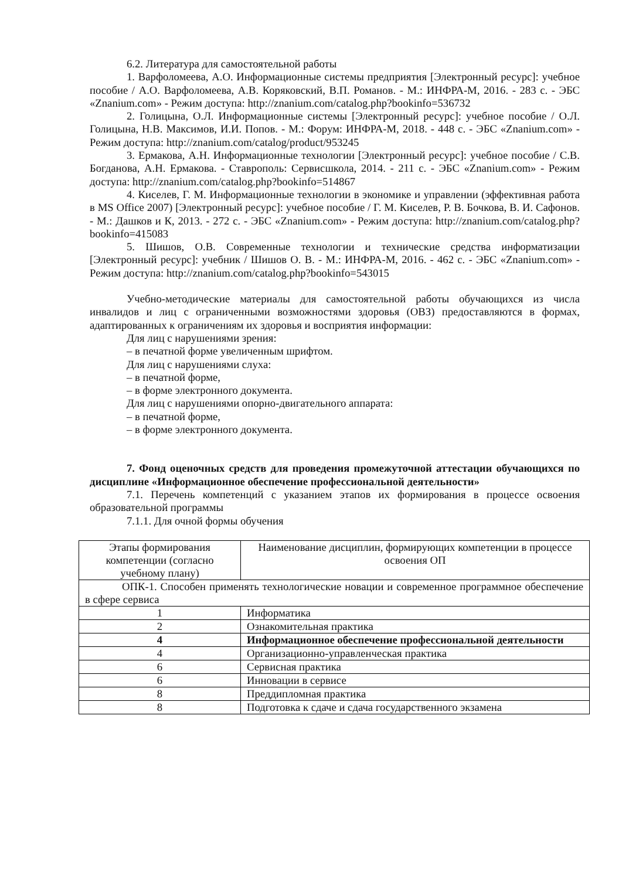6.2. Литература для самостоятельной работы
1. Варфоломеева, А.О. Информационные системы предприятия [Электронный ресурс]: учебное пособие / А.О. Варфоломеева, А.В. Коряковский, В.П. Романов. - М.: ИНФРА-М, 2016. - 283 с. - ЭБС «Znanium.com» - Режим доступа: http://znanium.com/catalog.php?bookinfo=536732
2. Голицына, О.Л. Информационные системы [Электронный ресурс]: учебное пособие / О.Л. Голицына, Н.В. Максимов, И.И. Попов. - М.: Форум: ИНФРА-М, 2018. - 448 с. - ЭБС «Znanium.com» - Режим доступа: http://znanium.com/catalog/product/953245
3. Ермакова, А.Н. Информационные технологии [Электронный ресурс]: учебное пособие / С.В. Богданова, А.Н. Ермакова. - Ставрополь: Сервисшкола, 2014. - 211 с. - ЭБС «Znanium.com» - Режим доступа: http://znanium.com/catalog.php?bookinfo=514867
4. Киселев, Г. М. Информационные технологии в экономике и управлении (эффективная работа в MS Office 2007) [Электронный ресурс]: учебное пособие / Г. М. Киселев, Р. В. Бочкова, В. И. Сафонов. - М.: Дашков и К, 2013. - 272 с. - ЭБС «Znanium.com» - Режим доступа: http://znanium.com/catalog.php?bookinfo=415083
5. Шишов, О.В. Современные технологии и технические средства информатизации [Электронный ресурс]: учебник / Шишов О. В. - М.: ИНФРА-М, 2016. - 462 с. - ЭБС «Znanium.com» - Режим доступа: http://znanium.com/catalog.php?bookinfo=543015
Учебно-методические материалы для самостоятельной работы обучающихся из числа инвалидов и лиц с ограниченными возможностями здоровья (ОВЗ) предоставляются в формах, адаптированных к ограничениям их здоровья и восприятия информации:
Для лиц с нарушениями зрения:
– в печатной форме увеличенным шрифтом.
Для лиц с нарушениями слуха:
– в печатной форме,
– в форме электронного документа.
Для лиц с нарушениями опорно-двигательного аппарата:
– в печатной форме,
– в форме электронного документа.
7. Фонд оценочных средств для проведения промежуточной аттестации обучающихся по дисциплине «Информационное обеспечение профессиональной деятельности»
7.1. Перечень компетенций с указанием этапов их формирования в процессе освоения образовательной программы
7.1.1. Для очной формы обучения
| Этапы формирования компетенции (согласно учебному плану) | Наименование дисциплин, формирующих компетенции в процессе освоения ОП |
| ОПК-1. Способен применять технологические новации и современное программное обеспечение в сфере сервиса | |
| 1 | Информатика |
| 2 | Ознакомительная практика |
| 4 | Информационное обеспечение профессиональной деятельности |
| 4 | Организационно-управленческая практика |
| 6 | Сервисная практика |
| 6 | Инновации в сервисе |
| 8 | Преддипломная практика |
| 8 | Подготовка к сдаче и сдача государственного экзамена |